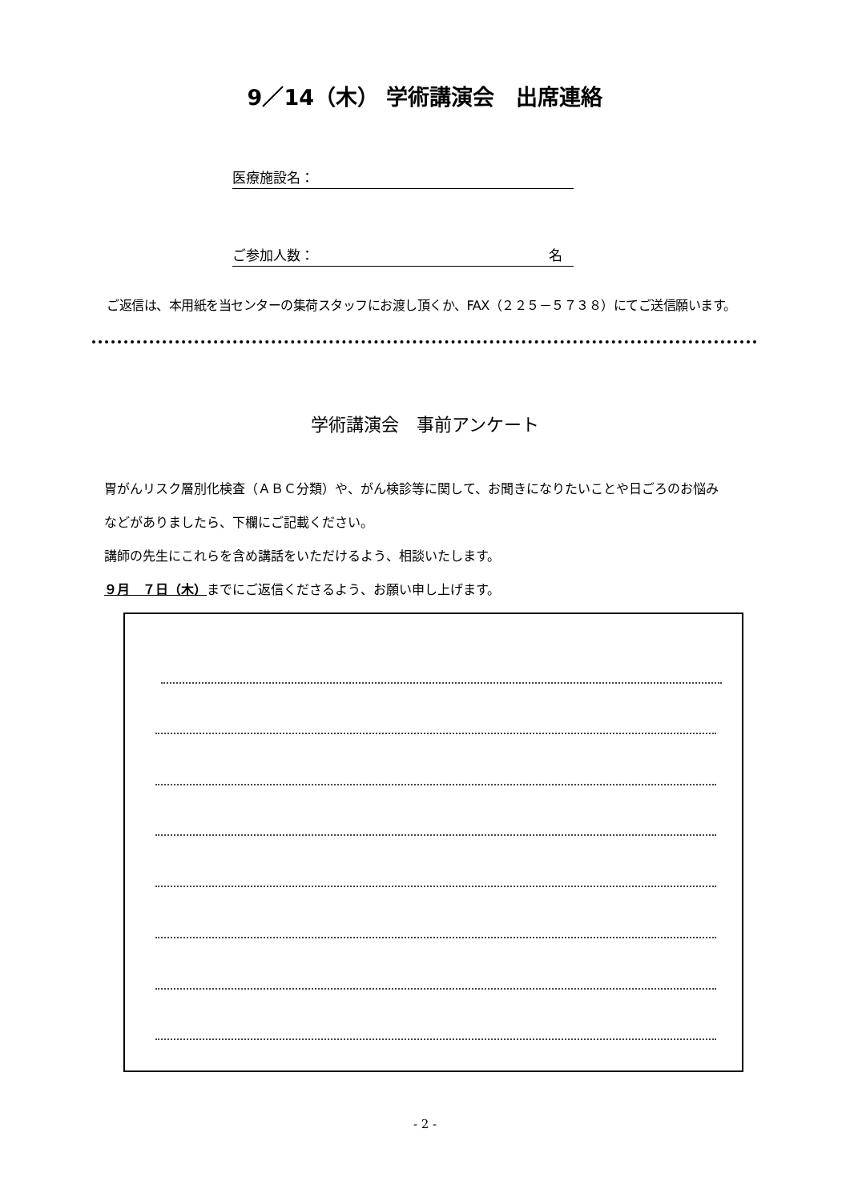9／14（木） 学術講演会　出席連絡
医療施設名：
ご参加人数： 名
ご返信は、本用紙を当センターの集荷スタッフにお渡し頂くか、FAX（２２５－５７３８）にてご送信願います。
学術講演会　事前アンケート
胃がんリスク層別化検査（ＡＢＣ分類）や、がん検診等に関して、お聞きになりたいことや日ごろのお悩み
などがありましたら、下欄にご記載ください。
講師の先生にこれらを含め講話をいただけるよう、相談いたします。
９月　７日（木）までにご返信くださるよう、お願い申し上げます。
- 2 -